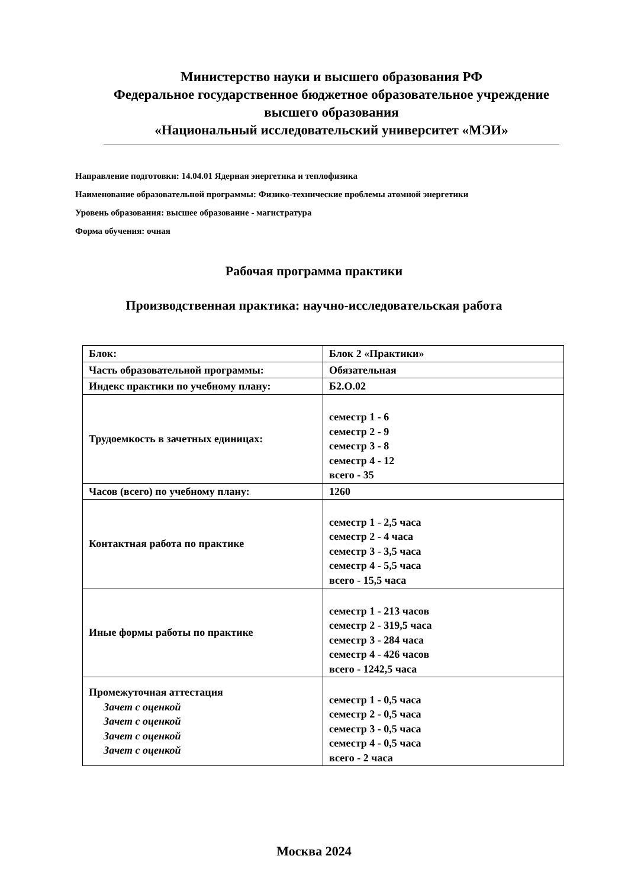Министерство науки и высшего образования РФ
Федеральное государственное бюджетное образовательное учреждение
высшего образования
«Национальный исследовательский университет «МЭИ»
Направление подготовки: 14.04.01 Ядерная энергетика и теплофизика
Наименование образовательной программы: Физико-технические проблемы атомной энергетики
Уровень образования: высшее образование - магистратура
Форма обучения: очная
Рабочая программа практики
Производственная практика: научно-исследовательская работа
| Блок: | Блок 2 «Практики» |
| Часть образовательной программы: | Обязательная |
| Индекс практики по учебному плану: | Б2.О.02 |
| Трудоемкость в зачетных единицах: | семестр 1 - 6 семестр 2 - 9 семестр 3 - 8 семестр 4 - 12 всего - 35 |
| Часов (всего) по учебному плану: | 1260 |
| Контактная работа по практике | семестр 1 - 2,5 часа семестр 2 - 4 часа семестр 3 - 3,5 часа семестр 4 - 5,5 часа всего - 15,5 часа |
| Иные формы работы по практике | семестр 1 - 213 часов семестр 2 - 319,5 часа семестр 3 - 284 часа семестр 4 - 426 часов всего - 1242,5 часа |
| Промежуточная аттестация Зачет с оценкой Зачет с оценкой Зачет с оценкой Зачет с оценкой | семестр 1 - 0,5 часа семестр 2 - 0,5 часа семестр 3 - 0,5 часа семестр 4 - 0,5 часа всего - 2 часа |
Москва 2024